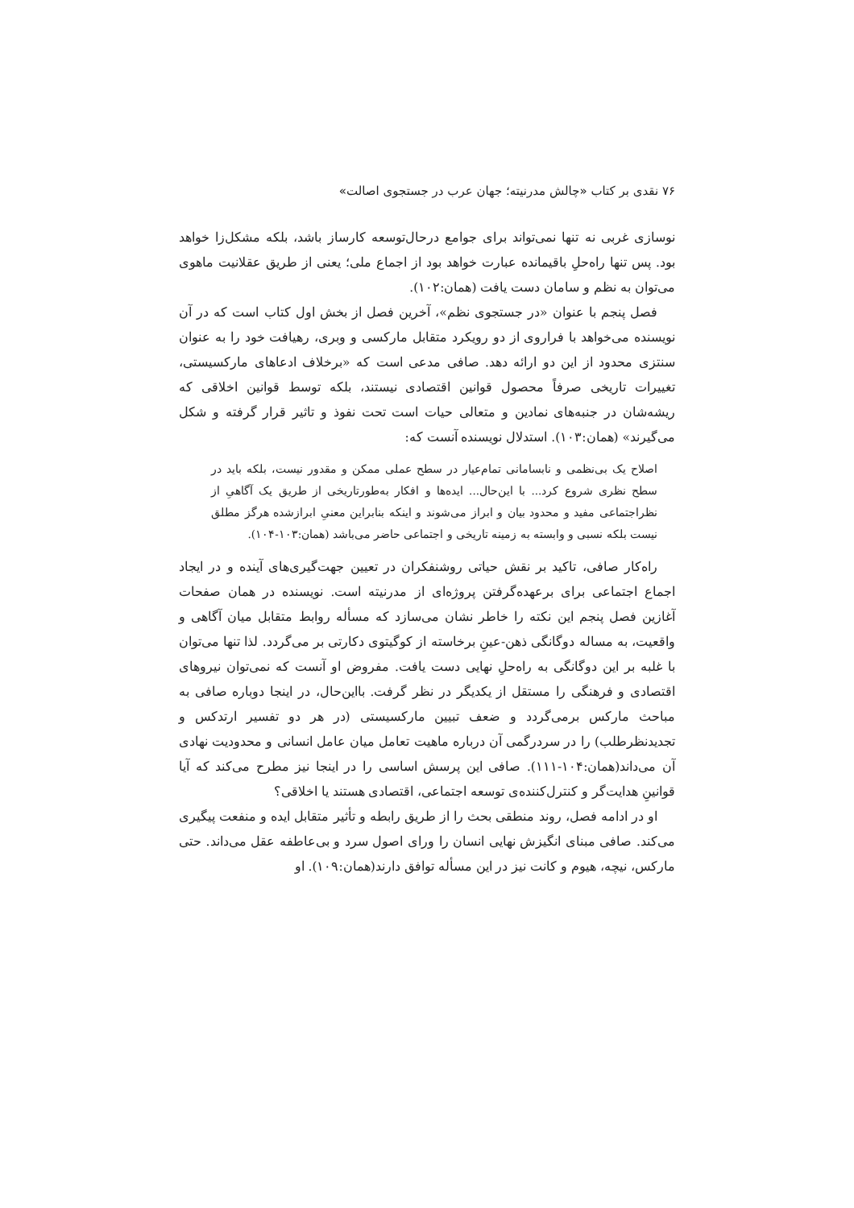۷۶ نقدی بر کتاب «چالش مدرنیته؛ جهان عرب در جستجوی اصالت»
نوسازی غربی نه تنها نمی‌تواند برای جوامع درحال‌توسعه کارساز باشد، بلکه مشکل‌زا خواهد بود. پس تنها راه‌حلِ باقیمانده عبارت خواهد بود از اجماع ملی؛ یعنی از طریق عقلانیت ماهوی می‌توان به نظم و سامان دست یافت (همان:۱۰۲).
فصل پنجم با عنوان «در جستجوی نظم»، آخرین فصل از بخش اول کتاب است که در آن نویسنده می‌خواهد با فراروی از دو رویکرد متقابل مارکسی و وبری، رهیافت خود را به عنوان سنتزی محدود از این دو ارائه دهد. صافی مدعی است که «برخلاف ادعاهای مارکسیستی، تغییرات تاریخی صرفاً محصول قوانین اقتصادی نیستند، بلکه توسط قوانین اخلاقی که ریشه‌شان در جنبه‌های نمادین و متعالی حیات است تحت نفوذ و تاثیر قرار گرفته و شکل می‌گیرند» (همان:۱۰۳). استدلال نویسنده آنست که:
اصلاح یک بی‌نظمی و نابسامانی تمام‌عیار در سطح عملی ممکن و مقدور نیست، بلکه باید در سطح نظری شروع کرد... با این‌حال... ایده‌ها و افکار به‌طورتاریخی از طریق یک آگاهیِ از نظراجتماعی مفید و محدود بیان و ابراز می‌شوند و اینکه بنابراین معنیِ ابرازشده هرگز مطلق نیست بلکه نسبی و وابسته به زمینه تاریخی و اجتماعی حاضر می‌باشد (همان:۱۰۳-۱۰۴).
راه‌کار صافی، تاکید بر نقش حیاتی روشنفکران در تعیین جهت‌گیری‌های آینده و در ایجاد اجماع اجتماعی برای برعهده‌گرفتن پروژه‌ای از مدرنیته است. نویسنده در همان صفحات آغازین فصل پنجم این نکته را خاطر نشان می‌سازد که مسأله روابط متقابل میان آگاهی و واقعیت، به مساله دوگانگی ذهن-عینِ برخاسته از کوگیتوی دکارتی بر می‌گردد. لذا تنها می‌توان با غلبه بر این دوگانگی به راه‌حلِ نهایی دست یافت. مفروض او آنست که نمی‌توان نیروهای اقتصادی و فرهنگی را مستقل از یکدیگر در نظر گرفت. بااین‌حال، در اینجا دوباره صافی به مباحث مارکس برمی‌گردد و ضعف تبیین مارکسیستی (در هر دو تفسیر ارتدکس و تجدیدنظرطلب) را در سردرگمی آن درباره ماهیت تعامل میان عامل انسانی و محدودیت نهادی آن می‌داند(همان:۱۰۴-۱۱۱). صافی این پرسش اساسی را در اینجا نیز مطرح می‌کند که آیا قوانینِ هدایت‌گر و کنترل‌کننده‌ی توسعه اجتماعی، اقتصادی هستند یا اخلاقی؟
او در ادامه فصل، روند منطقی بحث را از طریق رابطه و تأثیر متقابل ایده و منفعت پیگیری می‌کند. صافی مبنای انگیزش نهایی انسان را ورای اصول سرد و بی‌عاطفه عقل می‌داند. حتی مارکس، نیچه، هیوم و کانت نیز در این مسأله توافق دارند(همان:۱۰۹). او